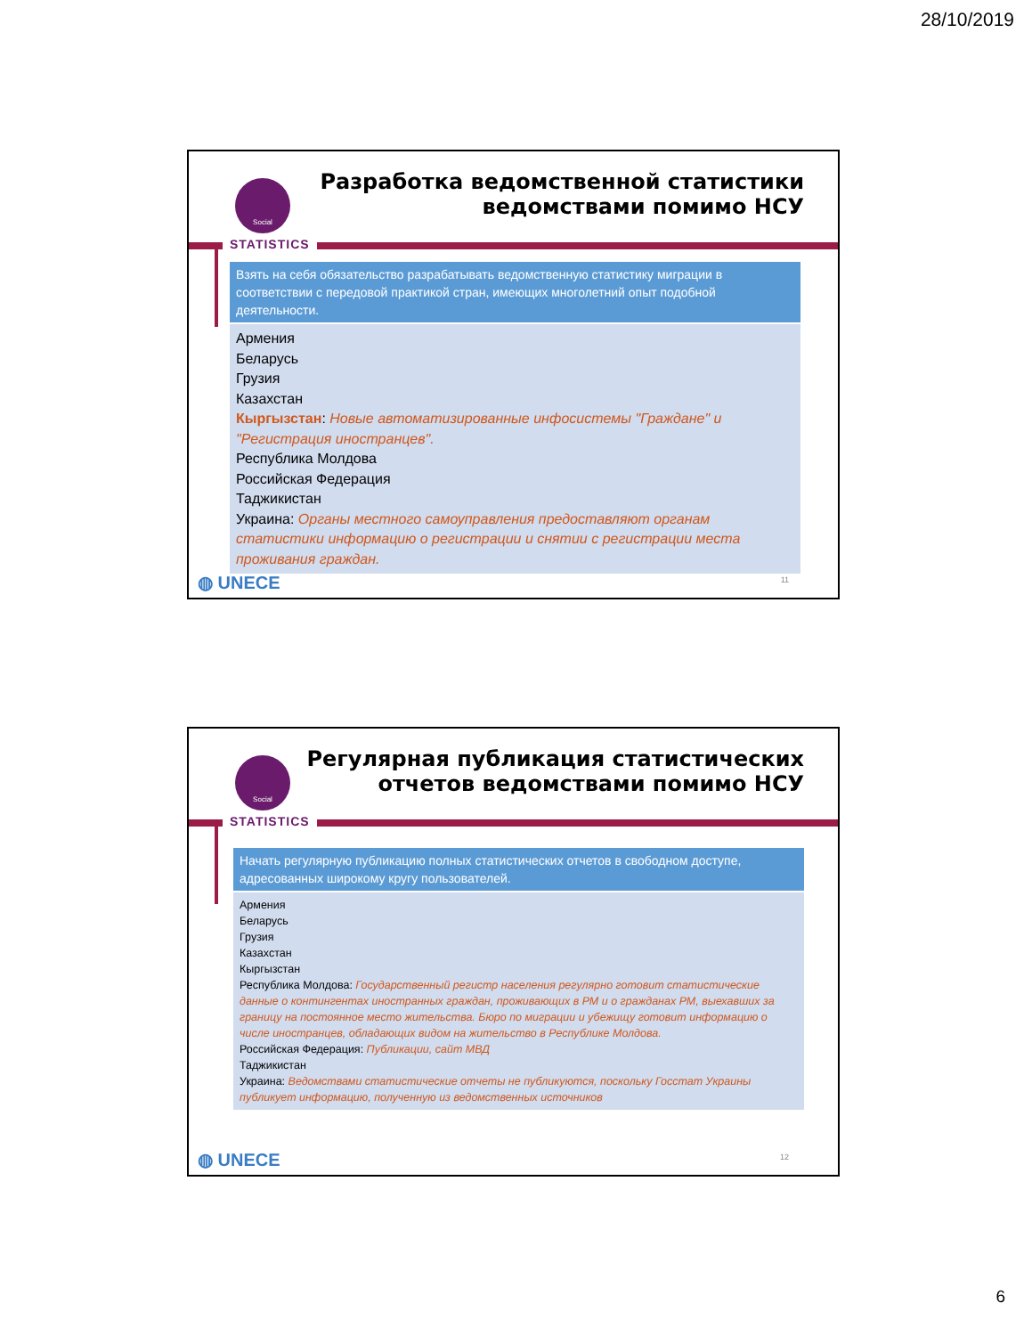28/10/2019
Social
Разработка ведомственной статистики
ведомствами помимо НСУ
STATISTICS
Взять на себя обязательство разрабатывать ведомственную статистику миграции в соответствии с передовой практикой стран, имеющих многолетний опыт подобной деятельности.
Армения
Беларусь
Грузия
Казахстан
Кыргызстан: Новые автоматизированные инфосистемы "Граждане" и "Регистрация иностранцев".
Республика Молдова
Российская Федерация
Таджикистан
Украина: Органы местного самоуправления предоставляют органам статистики информацию о регистрации и снятии с регистрации места проживания граждан.
◍ UNECE 11
Social
Регулярная публикация статистических
отчетов ведомствами помимо НСУ
STATISTICS
Начать регулярную публикацию полных статистических отчетов в свободном доступе, адресованных широкому кругу пользователей.
Армения
Беларусь
Грузия
Казахстан
Кыргызстан
Республика Молдова: Государственный регистр населения регулярно готовит статистические данные о контингентах иностранных граждан, проживающих в РМ и о гражданах РМ, выехавших за границу на постоянное место жительства. Бюро по миграции и убежищу готовит информацию о числе иностранцев, обладающих видом на жительство в Республике Молдова.
Российская Федерация: Публикации, сайт МВД
Таджикистан
Украина: Ведомствами статистические отчеты не публикуются, поскольку Госстат Украины публикует информацию, полученную из ведомственных источников
◍ UNECE 12
6